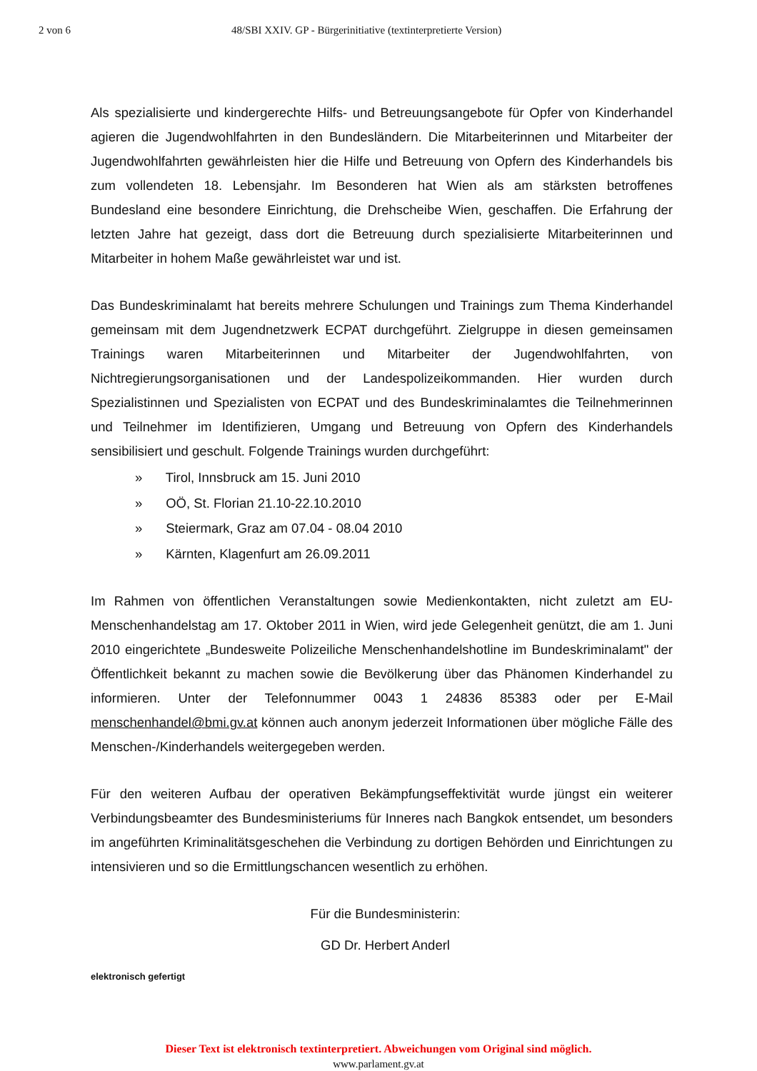2 von 6 48/SBI XXIV. GP - Bürgerinitiative (textinterpretierte Version)
Als spezialisierte und kindergerechte Hilfs- und Betreuungsangebote für Opfer von Kinderhandel agieren die Jugendwohlfahrten in den Bundesländern. Die Mitarbeiterinnen und Mitarbeiter der Jugendwohlfahrten gewährleisten hier die Hilfe und Betreuung von Opfern des Kinderhandels bis zum vollendeten 18. Lebensjahr. Im Besonderen hat Wien als am stärksten betroffenes Bundesland eine besondere Einrichtung, die Drehscheibe Wien, geschaffen. Die Erfahrung der letzten Jahre hat gezeigt, dass dort die Betreuung durch spezialisierte Mitarbeiterinnen und Mitarbeiter in hohem Maße gewährleistet war und ist.
Das Bundeskriminalamt hat bereits mehrere Schulungen und Trainings zum Thema Kinderhandel gemeinsam mit dem Jugendnetzwerk ECPAT durchgeführt. Zielgruppe in diesen gemeinsamen Trainings waren Mitarbeiterinnen und Mitarbeiter der Jugendwohlfahrten, von Nichtregierungsorganisationen und der Landespolizeikommanden. Hier wurden durch Spezialistinnen und Spezialisten von ECPAT und des Bundeskriminalamtes die Teilnehmerinnen und Teilnehmer im Identifizieren, Umgang und Betreuung von Opfern des Kinderhandels sensibilisiert und geschult. Folgende Trainings wurden durchgeführt:
» Tirol, Innsbruck am 15. Juni 2010
» OÖ, St. Florian 21.10-22.10.2010
» Steiermark, Graz am 07.04 - 08.04 2010
» Kärnten, Klagenfurt am 26.09.2011
Im Rahmen von öffentlichen Veranstaltungen sowie Medienkontakten, nicht zuletzt am EU-Menschenhandelstag am 17. Oktober 2011 in Wien, wird jede Gelegenheit genützt, die am 1. Juni 2010 eingerichtete „Bundesweite Polizeiliche Menschenhandelshotline im Bundeskriminalamt" der Öffentlichkeit bekannt zu machen sowie die Bevölkerung über das Phänomen Kinderhandel zu informieren. Unter der Telefonnummer 0043 1 24836 85383 oder per E-Mail menschenhandel@bmi.gv.at können auch anonym jederzeit Informationen über mögliche Fälle des Menschen-/Kinderhandels weitergegeben werden.
Für den weiteren Aufbau der operativen Bekämpfungseffektivität wurde jüngst ein weiterer Verbindungsbeamter des Bundesministeriums für Inneres nach Bangkok entsendet, um besonders im angeführten Kriminalitätsgeschehen die Verbindung zu dortigen Behörden und Einrichtungen zu intensivieren und so die Ermittlungschancen wesentlich zu erhöhen.
Für die Bundesministerin:
GD Dr. Herbert Anderl
elektronisch gefertigt
Dieser Text ist elektronisch textinterpretiert. Abweichungen vom Original sind möglich.
www.parlament.gv.at